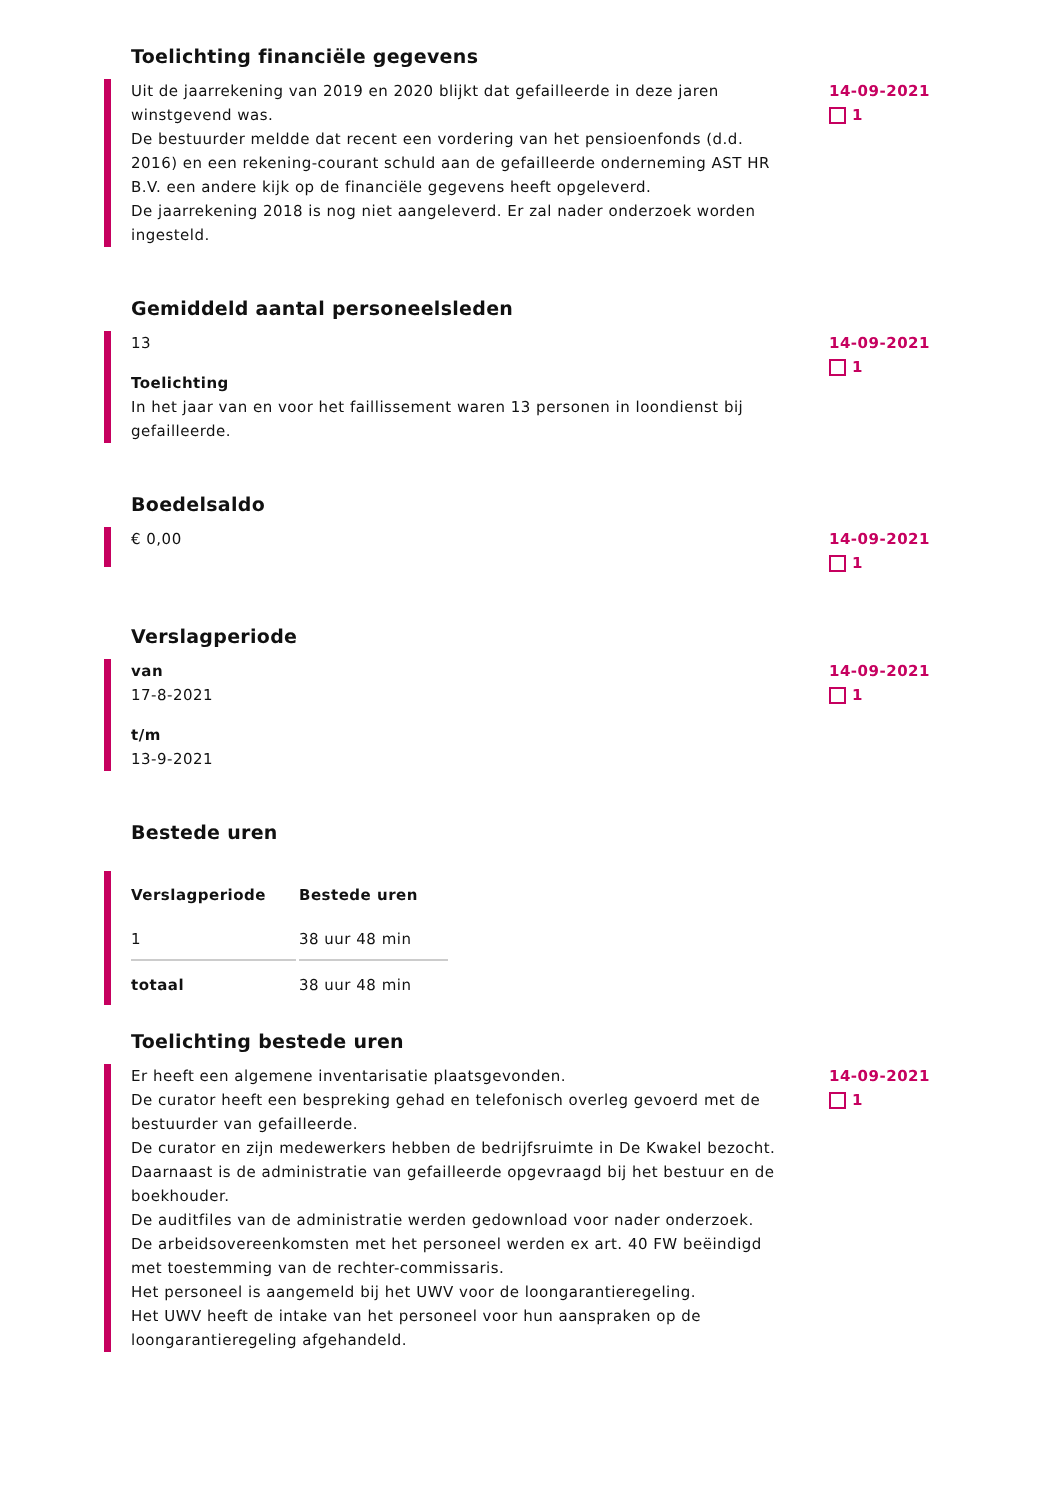Toelichting financiële gegevens
Uit de jaarrekening van 2019 en 2020 blijkt dat gefailleerde in deze jaren winstgevend was.
De bestuurder meldde dat recent een vordering van het pensioenfonds (d.d. 2016) en een rekening-courant schuld aan de gefailleerde onderneming AST HR B.V. een andere kijk op de financiële gegevens heeft opgeleverd.
De jaarrekening 2018 is nog niet aangeleverd. Er zal nader onderzoek worden ingesteld.
14-09-2021
1
Gemiddeld aantal personeelsleden
13
Toelichting
In het jaar van en voor het faillissement waren 13 personen in loondienst bij gefailleerde.
14-09-2021
1
Boedelsaldo
€ 0,00
14-09-2021
1
Verslagperiode
van
17-8-2021
t/m
13-9-2021
14-09-2021
1
Bestede uren
| Verslagperiode | Bestede uren |
| --- | --- |
| 1 | 38 uur 48 min |
| totaal | 38 uur 48 min |
Toelichting bestede uren
Er heeft een algemene inventarisatie plaatsgevonden.
De curator heeft een bespreking gehad en telefonisch overleg gevoerd met de bestuurder van gefailleerde.
De curator en zijn medewerkers hebben de bedrijfsruimte in De Kwakel bezocht. Daarnaast is de administratie van gefailleerde opgevraagd bij het bestuur en de boekhouder.
De auditfiles van de administratie werden gedownload voor nader onderzoek.
De arbeidsovereenkomsten met het personeel werden ex art. 40 FW beëindigd met toestemming van de rechter-commissaris.
Het personeel is aangemeld bij het UWV voor de loongarantieregeling.
Het UWV heeft de intake van het personeel voor hun aanspraken op de loongarantieregeling afgehandeld.
14-09-2021
1